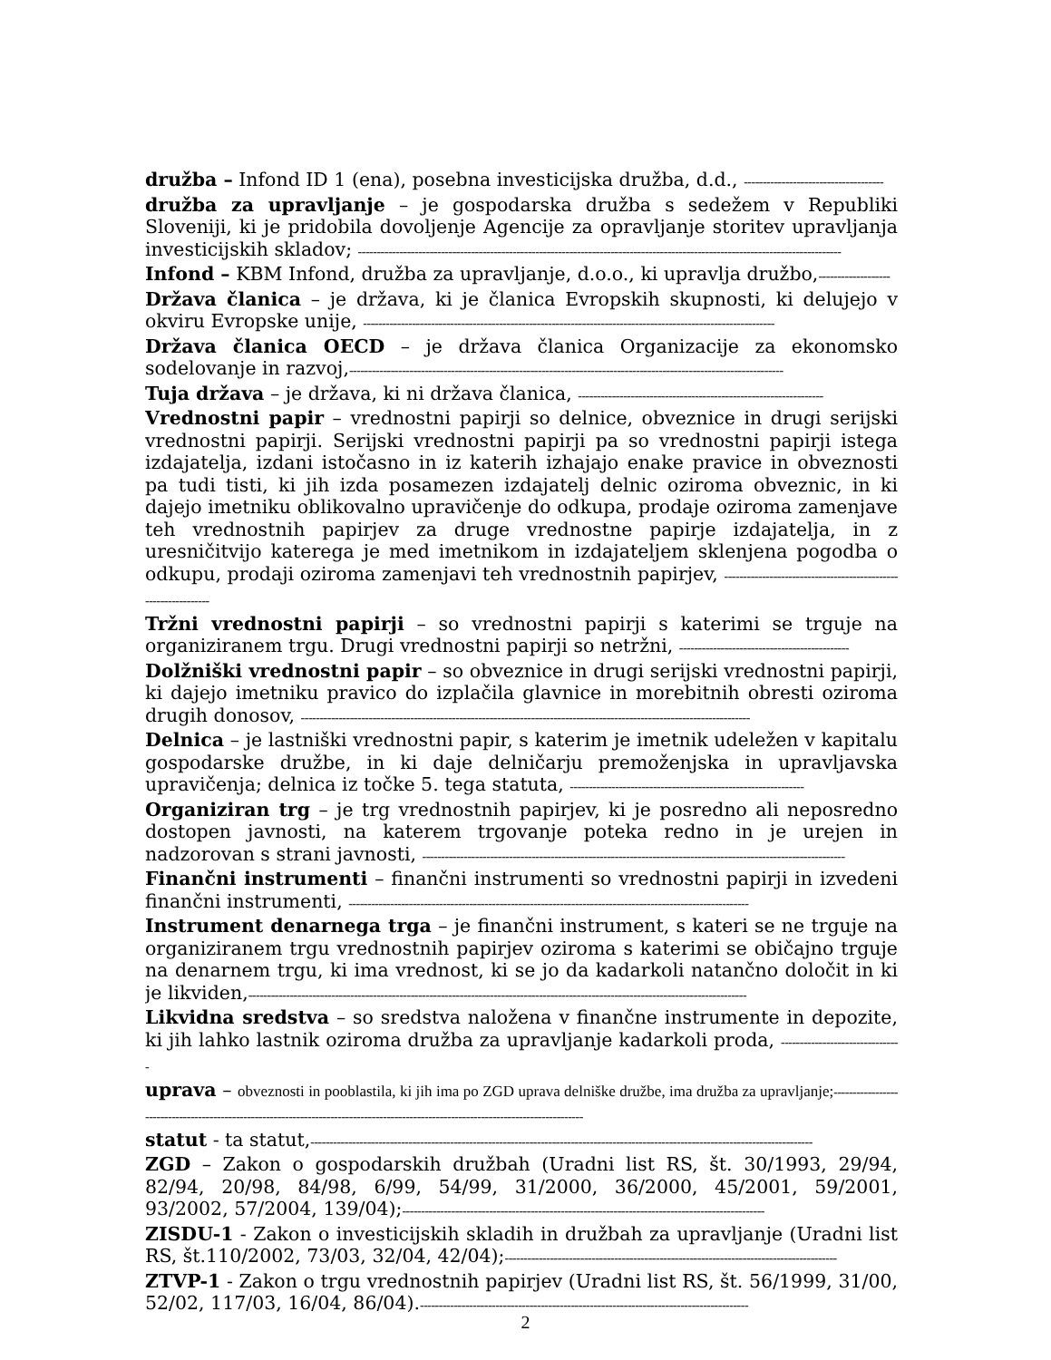družba – Infond ID 1 (ena), posebna investicijska družba, d.d., -------------------------------------
družba za upravljanje – je gospodarska družba s sedežem v Republiki Sloveniji, ki je pridobila dovoljenje Agencije za opravljanje storitev upravljanja investicijskih skladov; --------------------------------------------------------------------------------------------------------------------------------
Infond – KBM Infond, družba za upravljanje, d.o.o., ki upravlja družbo,-------------------
Država članica – je država, ki je članica Evropskih skupnosti, ki delujejo v okviru Evropske unije, -------------------------------------------------------------------------------------------------------------
Država članica OECD – je država članica Organizacije za ekonomsko sodelovanje in razvoj,-------------------------------------------------------------------------------------------------------------------
Tuja država – je država, ki ni država članica, -----------------------------------------------------------------
Vrednostni papir – vrednostni papirji so delnice, obveznice in drugi serijski vrednostni papirji. Serijski vrednostni papirji pa so vrednostni papirji istega izdajatelja, izdani istočasno in iz katerih izhajajo enake pravice in obveznosti pa tudi tisti, ki jih izda posamezen izdajatelj delnic oziroma obveznic, in ki dajejo imetniku oblikovalno upravičenje do odkupa, prodaje oziroma zamenjave teh vrednostnih papirjev za druge vrednostne papirje izdajatelja, in z uresničitvijo katerega je med imetnikom in izdajateljem sklenjena pogodba o odkupu, prodaji oziroma zamenjavi teh vrednostnih papirjev, ---------------------------------------------------------------
Tržni vrednostni papirji – so vrednostni papirji s katerimi se trguje na organiziranem trgu. Drugi vrednostni papirji so netržni, ---------------------------------------------
Dolžniški vrednostni papir – so obveznice in drugi serijski vrednostni papirji, ki dajejo imetniku pravico do izplačila glavnice in morebitnih obresti oziroma drugih donosov, -----------------------------------------------------------------------------------------------------------------------
Delnica – je lastniški vrednostni papir, s katerim je imetnik udeležen v kapitalu gospodarske družbe, in ki daje delničarju premoženjska in upravljavska upravičenja; delnica iz točke 5. tega statuta, --------------------------------------------------------------
Organiziran trg – je trg vrednostnih papirjev, ki je posredno ali neposredno dostopen javnosti, na katerem trgovanje poteka redno in je urejen in nadzorovan s strani javnosti, ----------------------------------------------------------------------------------------------------------------
Finančni instrumenti – finančni instrumenti so vrednostni papirji in izvedeni finančni instrumenti, ----------------------------------------------------------------------------------------------------------
Instrument denarnega trga – je finančni instrument, s kateri se ne trguje na organiziranem trgu vrednostnih papirjev oziroma s katerimi se običajno trguje na denarnem trgu, ki ima vrednost, ki se jo da kadarkoli natančno določit in ki je likviden,------------------------------------------------------------------------------------------------------------------------------------
Likvidna sredstva – so sredstva naložena v finančne instrumente in depozite, ki jih lahko lastnik oziroma družba za upravljanje kadarkoli proda, --------------------------------
uprava – obveznosti in pooblastila, ki jih ima po ZGD uprava delniške družbe, ima družba za upravljanje;-------------------------------------------------------------------------------------------------------------------------------------
statut - ta statut,-------------------------------------------------------------------------------------------------------------------------------------
ZGD – Zakon o gospodarskih družbah (Uradni list RS, št. 30/1993, 29/94, 82/94, 20/98, 84/98, 6/99, 54/99, 31/2000, 36/2000, 45/2001, 59/2001, 93/2002, 57/2004, 139/04);------------------------------------------------------------------------------------------------
ZISDU-1 - Zakon o investicijskih skladih in družbah za upravljanje (Uradni list RS, št.110/2002, 73/03, 32/04, 42/04);----------------------------------------------------------------------------------------
ZTVP-1 - Zakon o trgu vrednostnih papirjev (Uradni list RS, št. 56/1999, 31/00, 52/02, 117/03, 16/04, 86/04).---------------------------------------------------------------------------------------
2